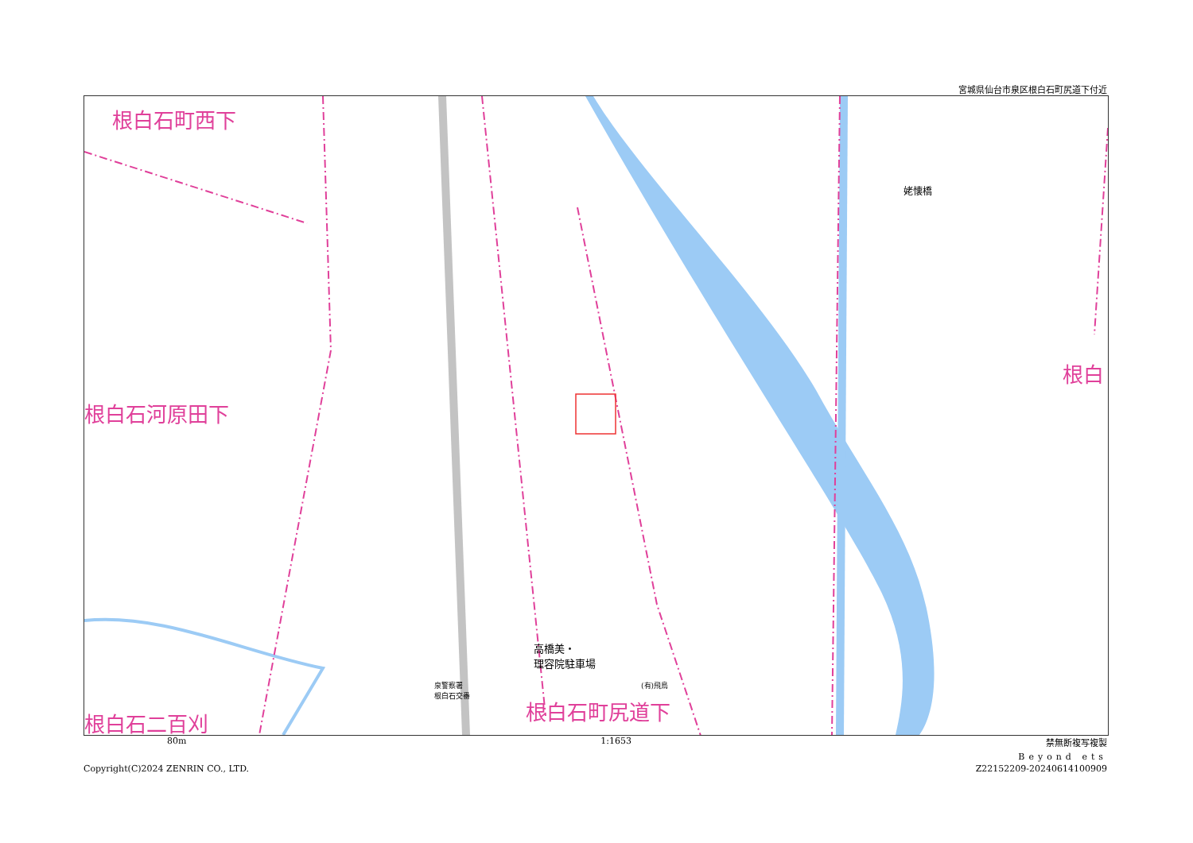宮城県仙台市泉区根白石町尻道下付近
根白石町西下
根白石河原田下
根白
根白石二百刈 根白石町尻道下
高橋美・
理容院駐車場
(有)飛鳥
泉警察署
根白石交番
姥懐橋
80m 1:1653 禁無断複写複製
Beyond ets
Copyright(C)2024 ZENRIN CO., LTD. Z22152209-20240614100909